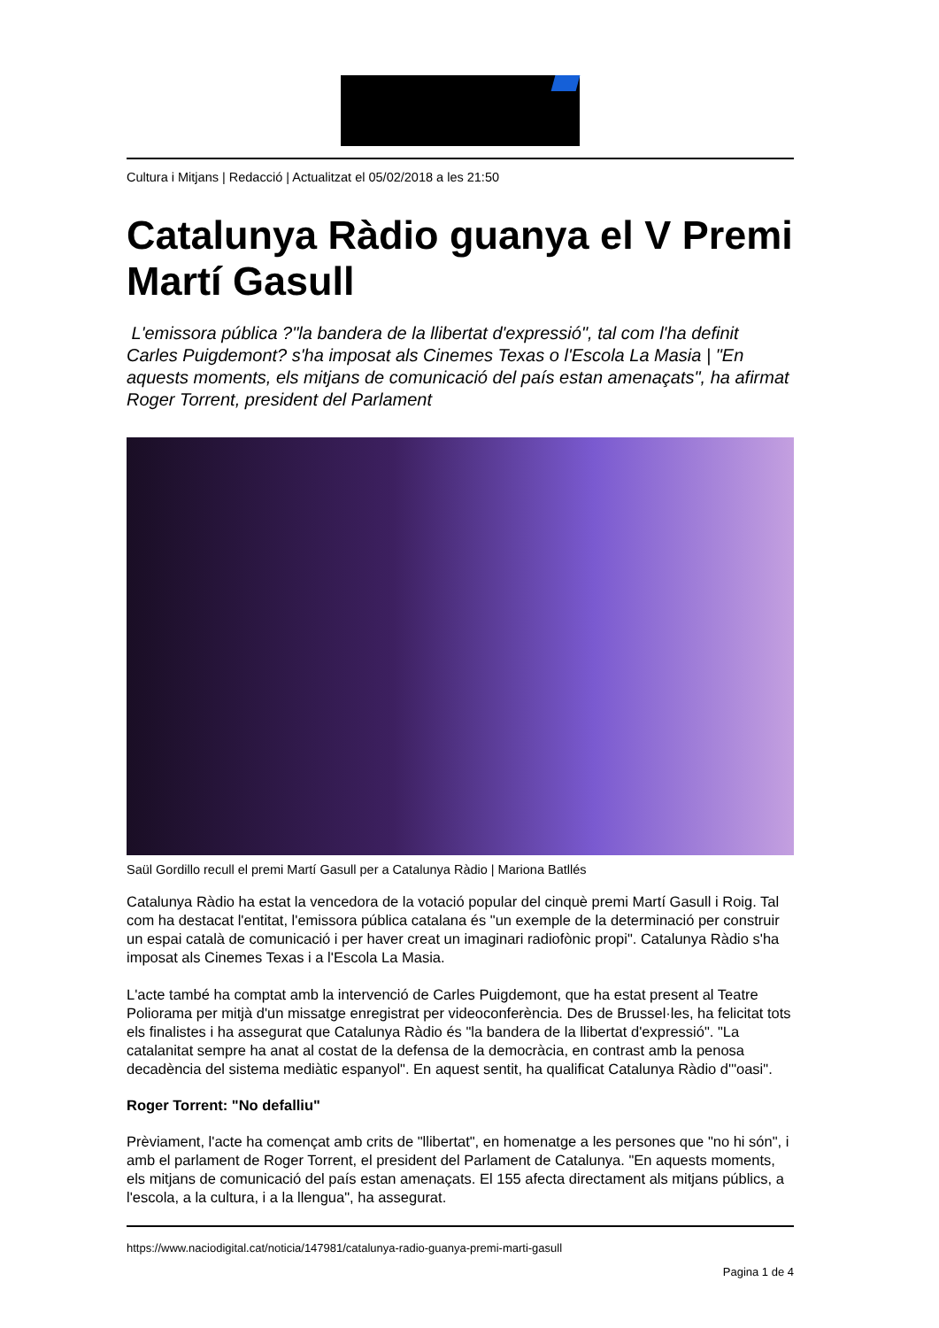Cultura i Mitjans | Redacció | Actualitzat el 05/02/2018 a les 21:50
Catalunya Ràdio guanya el V Premi Martí Gasull
L'emissora pública ?"la bandera de la llibertat d'expressió", tal com l'ha definit Carles Puigdemont? s'ha imposat als Cinemes Texas o l'Escola La Masia | "En aquests moments, els mitjans de comunicació del país estan amenaçats", ha afirmat Roger Torrent, president del Parlament
Saül Gordillo recull el premi Martí Gasull per a Catalunya Ràdio | Mariona Batllés
Catalunya Ràdio ha estat la vencedora de la votació popular del cinquè premi Martí Gasull i Roig. Tal com ha destacat l'entitat, l'emissora pública catalana és "un exemple de la determinació per construir un espai català de comunicació i per haver creat un imaginari radiofònic propi". Catalunya Ràdio s'ha imposat als Cinemes Texas i a l'Escola La Masia.
L'acte també ha comptat amb la intervenció de Carles Puigdemont, que ha estat present al Teatre Poliorama per mitjà d'un missatge enregistrat per videoconferència. Des de Brussel·les, ha felicitat tots els finalistes i ha assegurat que Catalunya Ràdio és "la bandera de la llibertat d'expressió". "La catalanitat sempre ha anat al costat de la defensa de la democràcia, en contrast amb la penosa decadència del sistema mediàtic espanyol". En aquest sentit, ha qualificat Catalunya Ràdio d'"oasi".
Roger Torrent: "No defalliu"
Prèviament, l'acte ha començat amb crits de "llibertat", en homenatge a les persones que "no hi són", i amb el parlament de Roger Torrent, el president del Parlament de Catalunya. "En aquests moments, els mitjans de comunicació del país estan amenaçats. El 155 afecta directament als mitjans públics, a l'escola, a la cultura, i a la llengua", ha assegurat.
https://www.naciodigital.cat/noticia/147981/catalunya-radio-guanya-premi-marti-gasull
Pagina 1 de 4